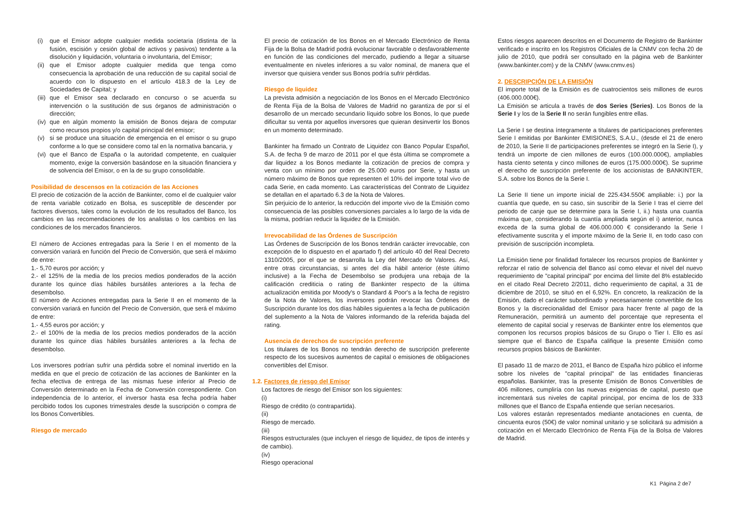(i) que el Emisor adopte cualquier medida societaria (distinta de la fusión, escisión y cesión global de activos y pasivos) tendente a la disolución y liquidación, voluntaria o involuntaria, del Emisor;
(ii)
que el Emisor adopte cualquier medida que tenga como consecuencia la aprobación de una reducción de su capital social de acuerdo con lo dispuesto en el artículo 418.3 de la Ley de Sociedades de Capital; y
(iii)
que el Emisor sea declarado en concurso o se acuerda su intervención o la sustitución de sus órganos de administración o dirección;
(iv)
que en algún momento la emisión de Bonos dejara de computar como recursos propios y/o capital principal del emisor;
(v) si se produce una situación de emergencia en el emisor o su grupo conforme a lo que se considere como tal en la normativa bancaria, y
(vi)
que el Banco de España o la autoridad competente, en cualquier momento, exige la conversión basándose en la situación financiera y de solvencia del Emisor, o en la de su grupo consolidable.
Posibilidad de descensos en la cotización de las Acciones
El precio de cotización de la acción de Bankinter, como el de cualquier valor de renta variable cotizado en Bolsa, es susceptible de descender por factores diversos, tales como la evolución de los resultados del Banco, los cambios en las recomendaciones de los analistas o los cambios en las condiciones de los mercados financieros.
El número de Acciones entregadas para la Serie I en el momento de la conversión variará en función del Precio de Conversión, que será el máximo de entre:
1.- 5,70 euros por acción; y
2.- el 125% de la media de los precios medios ponderados de la acción durante los quince días hábiles bursátiles anteriores a la fecha de desembolso.
El número de Acciones entregadas para la Serie II en el momento de la conversión variará en función del Precio de Conversión, que será el máximo de entre:
1.- 4,55 euros por acción; y
2.- el 100% de la media de los precios medios ponderados de la acción durante los quince días hábiles bursátiles anteriores a la fecha de desembolso.
Los inversores podrían sufrir una pérdida sobre el nominal invertido en la medida en que el precio de cotización de las acciones de Bankinter en la fecha efectiva de entrega de las mismas fuese inferior al Precio de Conversión determinado en la Fecha de Conversión correspondiente. Con independencia de lo anterior, el inversor hasta esa fecha podría haber percibido todos los cupones trimestrales desde la suscripción o compra de los Bonos Convertibles.
Riesgo de mercado
El precio de cotización de los Bonos en el Mercado Electrónico de Renta Fija de la Bolsa de Madrid podrá evolucionar favorable o desfavorablemente en función de las condiciones del mercado, pudiendo a llegar a situarse eventualmente en niveles inferiores a su valor nominal, de manera que el inversor que quisiera vender sus Bonos podría sufrir pérdidas.
Riesgo de liquidez
La prevista admisión a negociación de los Bonos en el Mercado Electrónico de Renta Fija de la Bolsa de Valores de Madrid no garantiza de por sí el desarrollo de un mercado secundario líquido sobre los Bonos, lo que puede dificultar su venta por aquellos inversores que quieran desinvertir los Bonos en un momento determinado.
Bankinter ha firmado un Contrato de Liquidez con Banco Popular Español, S.A. de fecha 9 de marzo de 2011 por el que ésta última se compromete a dar liquidez a los Bonos mediante la cotización de precios de compra y venta con un mínimo por orden de 25.000 euros por Serie, y hasta un número máximo de Bonos que representen el 10% del importe total vivo de cada Serie, en cada momento. Las características del Contrato de Liquidez se detallan en el apartado 6.3 de la Nota de Valores.
Sin perjuicio de lo anterior, la reducción del importe vivo de la Emisión como consecuencia de las posibles conversiones parciales a lo largo de la vida de la misma, podrían reducir la liquidez de la Emisión.
Irrevocabilidad de las Órdenes de Suscripción
Las Órdenes de Suscripción de los Bonos tendrán carácter irrevocable, con excepción de lo dispuesto en el apartado f) del artículo 40 del Real Decreto 1310/2005, por el que se desarrolla la Ley del Mercado de Valores. Así, entre otras circunstancias, si antes del día hábil anterior (éste último inclusive) a la Fecha de Desembolso se produjera una rebaja de la calificación crediticia o rating de Bankinter respecto de la última actualización emitida por Moody's o Standard & Poor's a la fecha de registro de la Nota de Valores, los inversores podrán revocar las Órdenes de Suscripción durante los dos días hábiles siguientes a la fecha de publicación del suplemento a la Nota de Valores informando de la referida bajada del rating.
Ausencia de derechos de suscripción preferente
Los titulares de los Bonos no tendrán derecho de suscripción preferente respecto de los sucesivos aumentos de capital o emisiones de obligaciones convertibles del Emisor.
1.2. Factores de riesgo del Emisor
Los factores de riesgo del Emisor son los siguientes:
(i)
Riesgo de crédito (o contrapartida).
(ii)
Riesgo de mercado.
(iii)
Riesgos estructurales (que incluyen el riesgo de liquidez, de tipos de interés y de cambio).
(iv)
Riesgo operacional
Estos riesgos aparecen descritos en el Documento de Registro de Bankinter verificado e inscrito en los Registros Oficiales de la CNMV con fecha 20 de julio de 2010, que podrá ser consultado en la página web de Bankinter (www.bankinter.com) y de la CNMV (www.cnmv.es)
2. DESCRIPCIÓN DE LA EMISIÓN
El importe total de la Emisión es de cuatrocientos seis millones de euros (406.000.000€).
La Emisión se articula a través de dos Series (Series). Los Bonos de la Serie I y los de la Serie II no serán fungibles entre ellas.
La Serie I se destina íntegramente a titulares de participaciones preferentes Serie I emitidas por Bankinter EMISIONES, S.A.U., (desde el 21 de enero de 2010, la Serie II de participaciones preferentes se integró en la Serie I), y tendrá un importe de cien millones de euros (100.000.000€), ampliables hasta ciento setenta y cinco millones de euros (175.000.000€). Se suprime el derecho de suscripción preferente de los accionistas de BANKINTER, S.A. sobre los Bonos de la Serie I.
La Serie II tiene un importe inicial de 225.434.550€ ampliable: i.) por la cuantía que quede, en su caso, sin suscribir de la Serie I tras el cierre del periodo de canje que se determine para la Serie I, ii.) hasta una cuantía máxima que, considerando la cuantía ampliada según el i) anterior, nunca exceda de la suma global de 406.000.000 € considerando la Serie I efectivamente suscrita y el importe máximo de la Serie II, en todo caso con previsión de suscripción incompleta.
La Emisión tiene por finalidad fortalecer los recursos propios de Bankinter y reforzar el ratio de solvencia del Banco así como elevar el nivel del nuevo requerimiento de "capital principal" por encima del límite del 8% establecido en el citado Real Decreto 2/2011, dicho requerimiento de capital, a 31 de diciembre de 2010, se situó en el 6,92%. En concreto, la realización de la Emisión, dado el carácter subordinado y necesariamente convertible de los Bonos y la discrecionalidad del Emisor para hacer frente al pago de la Remuneración, permitirá un aumento del porcentaje que representa el elemento de capital social y reservas de Bankinter entre los elementos que componen los recursos propios básicos de su Grupo o Tier I. Ello es así siempre que el Banco de España califique la presente Emisión como recursos propios básicos de Bankinter.
El pasado 11 de marzo de 2011, el Banco de España hizo público el informe sobre los niveles de "capital principal" de las entidades financieras españolas. Bankinter, tras la presente Emisión de Bonos Convertibles de 406 millones, cumpliría con las nuevas exigencias de capital, puesto que incrementará sus niveles de capital principal, por encima de los de 333 millones que el Banco de España entiende que serían necesarios.
Los valores estarán representados mediante anotaciones en cuenta, de cincuenta euros (50€) de valor nominal unitario y se solicitará su admisión a cotización en el Mercado Electrónico de Renta Fija de la Bolsa de Valores de Madrid.
K1 Página 2 de7